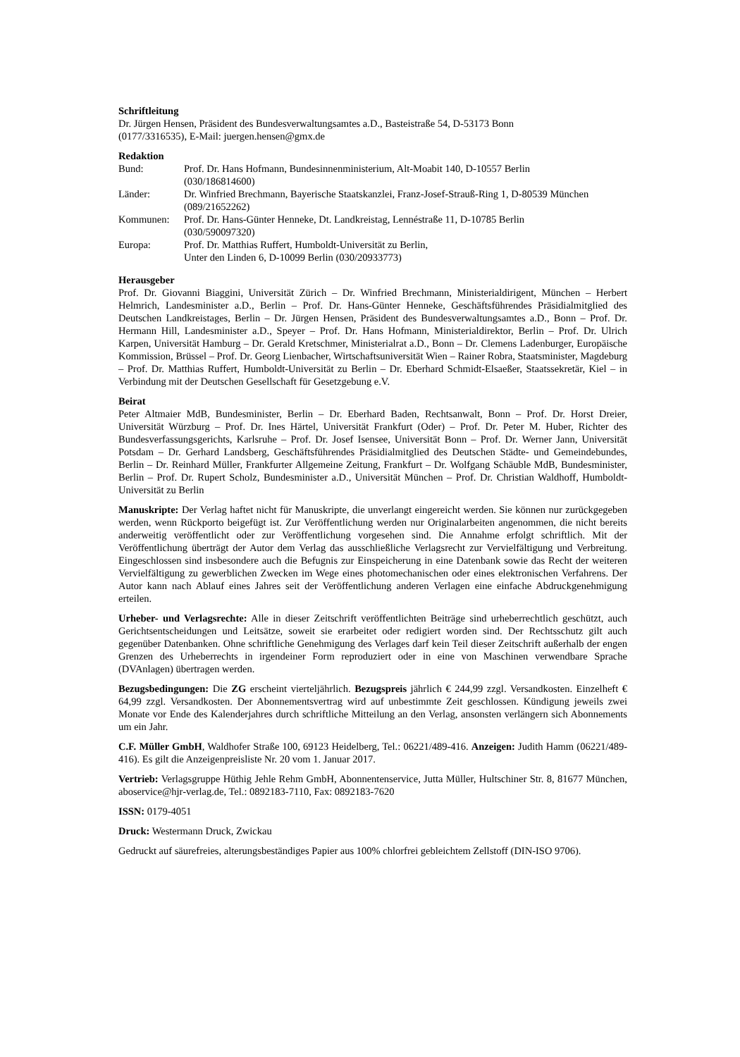Schriftleitung
Dr. Jürgen Hensen, Präsident des Bundesverwaltungsamtes a.D., Basteistraße 54, D-53173 Bonn
(0177/3316535), E-Mail: juergen.hensen@gmx.de
Redaktion
| Bund: | Prof. Dr. Hans Hofmann, Bundesinnenministerium, Alt-Moabit 140, D-10557 Berlin (030/186814600) |
| Länder: | Dr. Winfried Brechmann, Bayerische Staatskanzlei, Franz-Josef-Strauß-Ring 1, D-80539 München (089/21652262) |
| Kommunen: | Prof. Dr. Hans-Günter Henneke, Dt. Landkreistag, Lennéstraße 11, D-10785 Berlin (030/590097320) |
| Europa: | Prof. Dr. Matthias Ruffert, Humboldt-Universität zu Berlin, Unter den Linden 6, D-10099 Berlin (030/20933773) |
Herausgeber
Prof. Dr. Giovanni Biaggini, Universität Zürich – Dr. Winfried Brechmann, Ministerialdirigent, München – Herbert Helmrich, Landesminister a.D., Berlin – Prof. Dr. Hans-Günter Henneke, Geschäftsführendes Präsidialmitglied des Deutschen Landkreistages, Berlin – Dr. Jürgen Hensen, Präsident des Bundesverwaltungsamtes a.D., Bonn – Prof. Dr. Hermann Hill, Landesminister a.D., Speyer – Prof. Dr. Hans Hofmann, Ministerialdirektor, Berlin – Prof. Dr. Ulrich Karpen, Universität Hamburg – Dr. Gerald Kretschmer, Ministerialrat a.D., Bonn – Dr. Clemens Ladenburger, Europäische Kommission, Brüssel – Prof. Dr. Georg Lienbacher, Wirtschaftsuniversität Wien – Rainer Robra, Staatsminister, Magdeburg – Prof. Dr. Matthias Ruffert, Humboldt-Universität zu Berlin – Dr. Eberhard Schmidt-Elsaeßer, Staatssekretär, Kiel – in Verbindung mit der Deutschen Gesellschaft für Gesetzgebung e.V.
Beirat
Peter Altmaier MdB, Bundesminister, Berlin – Dr. Eberhard Baden, Rechtsanwalt, Bonn – Prof. Dr. Horst Dreier, Universität Würzburg – Prof. Dr. Ines Härtel, Universität Frankfurt (Oder) – Prof. Dr. Peter M. Huber, Richter des Bundesverfassungsgerichts, Karlsruhe – Prof. Dr. Josef Isensee, Universität Bonn – Prof. Dr. Werner Jann, Universität Potsdam – Dr. Gerhard Landsberg, Geschäftsführendes Präsidialmitglied des Deutschen Städte- und Gemeindebundes, Berlin – Dr. Reinhard Müller, Frankfurter Allgemeine Zeitung, Frankfurt – Dr. Wolfgang Schäuble MdB, Bundesminister, Berlin – Prof. Dr. Rupert Scholz, Bundesminister a.D., Universität München – Prof. Dr. Christian Waldhoff, Humboldt-Universität zu Berlin
Manuskripte: Der Verlag haftet nicht für Manuskripte, die unverlangt eingereicht werden. Sie können nur zurückgegeben werden, wenn Rückporto beigefügt ist. Zur Veröffentlichung werden nur Originalarbeiten angenommen, die nicht bereits anderweitig veröffentlicht oder zur Veröffentlichung vorgesehen sind. Die Annahme erfolgt schriftlich. Mit der Veröffentlichung überträgt der Autor dem Verlag das ausschließliche Verlagsrecht zur Vervielfältigung und Verbreitung. Eingeschlossen sind insbesondere auch die Befugnis zur Einspeicherung in eine Datenbank sowie das Recht der weiteren Vervielfältigung zu gewerblichen Zwecken im Wege eines photomechanischen oder eines elektronischen Verfahrens. Der Autor kann nach Ablauf eines Jahres seit der Veröffentlichung anderen Verlagen eine einfache Abdruckgenehmigung erteilen.
Urheber- und Verlagsrechte: Alle in dieser Zeitschrift veröffentlichten Beiträge sind urheberrechtlich geschützt, auch Gerichtsentscheidungen und Leitsätze, soweit sie erarbeitet oder redigiert worden sind. Der Rechtsschutz gilt auch gegenüber Datenbanken. Ohne schriftliche Genehmigung des Verlages darf kein Teil dieser Zeitschrift außerhalb der engen Grenzen des Urheberrechts in irgendeiner Form reproduziert oder in eine von Maschinen verwendbare Sprache (DVAnlagen) übertragen werden.
Bezugsbedingungen: Die ZG erscheint vierteljährlich. Bezugspreis jährlich € 244,99 zzgl. Versandkosten. Einzelheft € 64,99 zzgl. Versandkosten. Der Abonnementsvertrag wird auf unbestimmte Zeit geschlossen. Kündigung jeweils zwei Monate vor Ende des Kalenderjahres durch schriftliche Mitteilung an den Verlag, ansonsten verlängern sich Abonnements um ein Jahr.
C.F. Müller GmbH, Waldhofer Straße 100, 69123 Heidelberg, Tel.: 06221/489-416. Anzeigen: Judith Hamm (06221/489-416). Es gilt die Anzeigenpreisliste Nr. 20 vom 1. Januar 2017.
Vertrieb: Verlagsgruppe Hüthig Jehle Rehm GmbH, Abonnentenservice, Jutta Müller, Hultschiner Str. 8, 81677 München, aboservice@hjr-verlag.de, Tel.: 0892183-7110, Fax: 0892183-7620
ISSN: 0179-4051
Druck: Westermann Druck, Zwickau
Gedruckt auf säurefreies, alterungsbeständiges Papier aus 100% chlorfrei gebleichtem Zellstoff (DIN-ISO 9706).